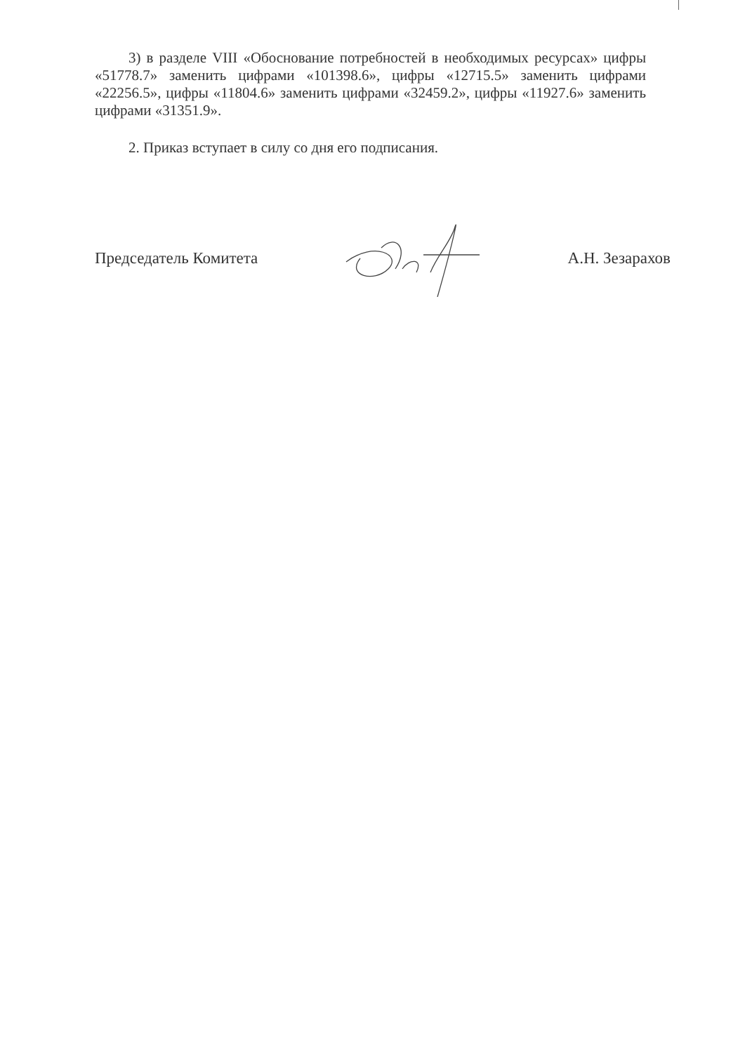3) в разделе VIII «Обоснование потребностей в необходимых ресурсах» цифры «51778.7» заменить цифрами «101398.6», цифры «12715.5» заменить цифрами «22256.5», цифры «11804.6» заменить цифрами «32459.2», цифры «11927.6» заменить цифрами «31351.9».
2. Приказ вступает в силу со дня его подписания.
Председатель Комитета А.Н. Зезарахов